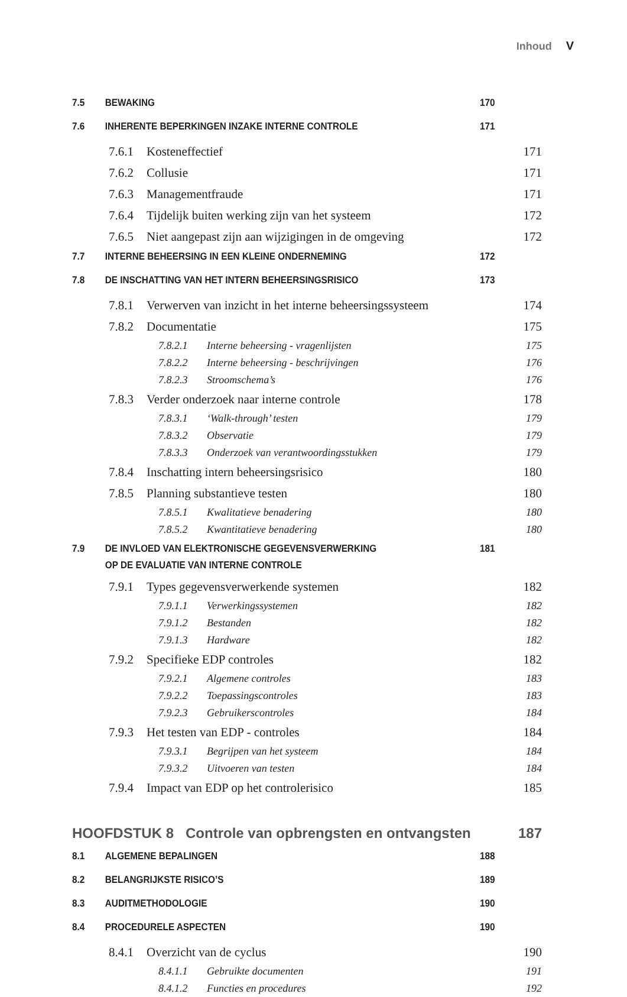Inhoud V
7.5 BEWAKING 170
7.6 INHERENTE BEPERKINGEN INZAKE INTERNE CONTROLE 171
7.6.1 Kosteneffectief 171
7.6.2 Collusie 171
7.6.3 Managementfraude 171
7.6.4 Tijdelijk buiten werking zijn van het systeem 172
7.6.5 Niet aangepast zijn aan wijzigingen in de omgeving 172
7.7 INTERNE BEHEERSING IN EEN KLEINE ONDERNEMING 172
7.8 DE INSCHATTING VAN HET INTERN BEHEERSINGSRISICO 173
7.8.1 Verwerven van inzicht in het interne beheersingssysteem 174
7.8.2 Documentatie 175
7.8.2.1 Interne beheersing - vragenlijsten 175
7.8.2.2 Interne beheersing - beschrijvingen 176
7.8.2.3 Stroomschema’s 176
7.8.3 Verder onderzoek naar interne controle 178
7.8.3.1 ‘Walk-through’ testen 179
7.8.3.2 Observatie 179
7.8.3.3 Onderzoek van verantwoordingsstukken 179
7.8.4 Inschatting intern beheersingsrisico 180
7.8.5 Planning substantieve testen 180
7.8.5.1 Kwalitatieve benadering 180
7.8.5.2 Kwantitatieve benadering 180
7.9 DE INVLOED VAN ELEKTRONISCHE GEGEVENSVERWERKING
OP DE EVALUATIE VAN INTERNE CONTROLE 181
7.9.1 Types gegevensverwerkende systemen 182
7.9.1.1 Verwerkingssystemen 182
7.9.1.2 Bestanden 182
7.9.1.3 Hardware 182
7.9.2 Specifieke EDP controles 182
7.9.2.1 Algemene controles 183
7.9.2.2 Toepassingscontroles 183
7.9.2.3 Gebruikerscontroles 184
7.9.3 Het testen van EDP - controles 184
7.9.3.1 Begrijpen van het systeem 184
7.9.3.2 Uitvoeren van testen 184
7.9.4 Impact van EDP op het controlerisico 185
HOOFDSTUK 8 Controle van opbrengsten en ontvangsten 187
8.1 ALGEMENE BEPALINGEN 188
8.2 BELANGRIJKSTE RISICO’S 189
8.3 AUDITMETHODOLOGIE 190
8.4 PROCEDURELE ASPECTEN 190
8.4.1 Overzicht van de cyclus 190
8.4.1.1 Gebruikte documenten 191
8.4.1.2 Functies en procedures 192